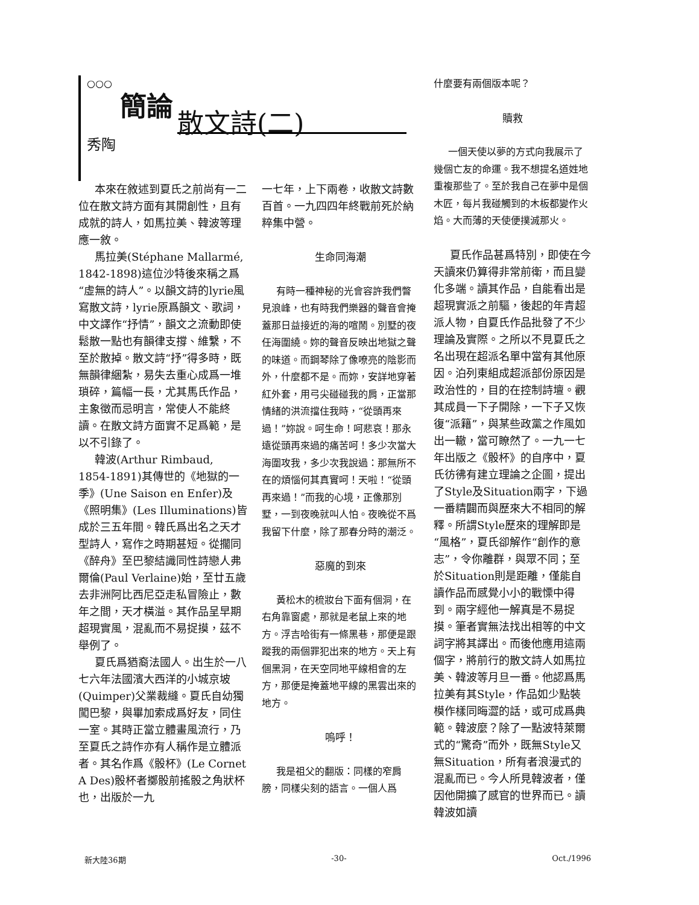○○○
簡論
散文詩(二)
秀陶
本來在敘述到夏氏之前尚有一二位在散文詩方面有其開創性，且有成就的詩人，如馬拉美、韓波等理應一敘。
馬拉美(Stéphane Mallarmé, 1842-1898)這位沙特後來稱之爲“虛無的詩人”。以韻文詩的lyrie風寫散文詩，lyrie原爲韻文、歌詞，中文譯作“抒情”，韻文之流動即使鬆散一點也有韻律支撐、維繫，不至於散掉。散文詩“抒”得多時，既無韻律綑紮，易失去重心成爲一堆瑣碎，篇幅一長，尤其馬氏作品，主象徵而忌明言，常使人不能終讀。在散文詩方面實不足爲範，是以不引錄了。
韓波(Arthur Rimbaud, 1854-1891)其傳世的《地獄的一季》(Une Saison en Enfer)及《照明集》(Les Illuminations)皆成於三五年間。韓氏爲出名之天才型詩人，寫作之時期甚短。從擱同《醉舟》至巴黎結識同性詩戀人弗爾倫(Paul Verlaine)始，至廿五歲去非洲阿比西尼亞走私冒險止，數年之間，天才橫溢。其作品呈早期超現實風，混亂而不易捉摸，茲不舉例了。
夏氏爲猶裔法國人。出生於一八七六年法國濱大西洋的小城京坡(Quimper)父業裁縫。夏氏自幼獨闖巴黎，與畢加索成爲好友，同住一室。其時正當立體畫風流行，乃至夏氏之詩作亦有人稱作是立體派者。其名作爲《骰杯》(Le Cornet A Des)骰杯者擲骰前搖骰之角狀杯也，出版於一九
一七年，上下兩卷，收散文詩數百首。一九四四年終戰前死於納粹集中營。
生命同海潮
有時一種神秘的光會容許我們瞥見浪峰，也有時我們樂器的聲音會掩蓋那日益接近的海的喧鬧。別墅的夜任海圍繞。妳的聲音反映出地獄之聲的味道。而鋼琴除了像嘹亮的陰影而外，什麼都不是。而妳，安詳地穿著紅外套，用弓尖碰碰我的肩，正當那情緒的洪流擋住我時，“從頭再來過！”妳說。呵生命！呵悲哀！那永遠從頭再來過的痛苦呵！多少次當大海圍攻我，多少次我說過：那無所不在的煩惱何其真實呵！天啦！“從頭再來過！”而我的心境，正像那別墅，一到夜晚就叫人怕。夜晚從不爲我留下什麼，除了那春分時的潮泛。
惡魔的到來
黃松木的梳妝台下面有個洞，在右角靠窗處，那就是老鼠上來的地方。浮吉哈街有一條黑巷，那便是跟蹤我的兩個罪犯出來的地方。天上有個黑洞，在天空同地平線相會的左方，那便是掩蓋地平線的黑雲出來的地方。
嗚呼！
我是祖父的翻版：同樣的窄肩膀，同樣尖刻的語言。一個人爲
什麼要有兩個版本呢？
贖救
一個天使以夢的方式向我展示了幾個亡友的命運。我不想提名道姓地重複那些了。至於我自己在夢中是個木匠，每片我碰觸到的木板都變作火焰。大而薄的天使便撲滅那火。
夏氏作品甚爲特別，即使在今天讀來仍算得非常前衛，而且變化多端。讀其作品，自能看出是超現實派之前驅，後起的年青超派人物，自夏氏作品批發了不少理論及實際。之所以不見夏氏之名出現在超派名單中當有其他原因。泊列東組成超派部份原因是政治性的，目的在控制詩壇。觀其成員一下子開除，一下子又恢復“派籍”，與某些政黨之作風如出一轍，當可瞭然了。一九一七年出版之《骰杯》的自序中，夏氏彷彿有建立理論之企圖，提出了Style及Situation兩字，下過一番精闢而與歷來大不相同的解釋。所謂Style歷來的理解即是“風格”，夏氏卻解作“創作的意志”，令你離群，與眾不同；至於Situation則是距離，僅能自讀作品而感覺小小的戰慄中得到。兩字經他一解真是不易捉摸。筆者實無法找出相等的中文詞字將其譯出。而後他應用這兩個字，將前行的散文詩人如馬拉美、韓波等月旦一番。他認爲馬拉美有其Style，作品如少點裝模作樣同晦澀的話，或可成爲典範。韓波麼？除了一點波特萊爾式的“驚奇”而外，既無Style又無Situation，所有者浪漫式的混亂而已。今人所見韓波者，僅因他開擴了感官的世界而已。讀韓波如讀
新大陸36期 -30- Oct./1996